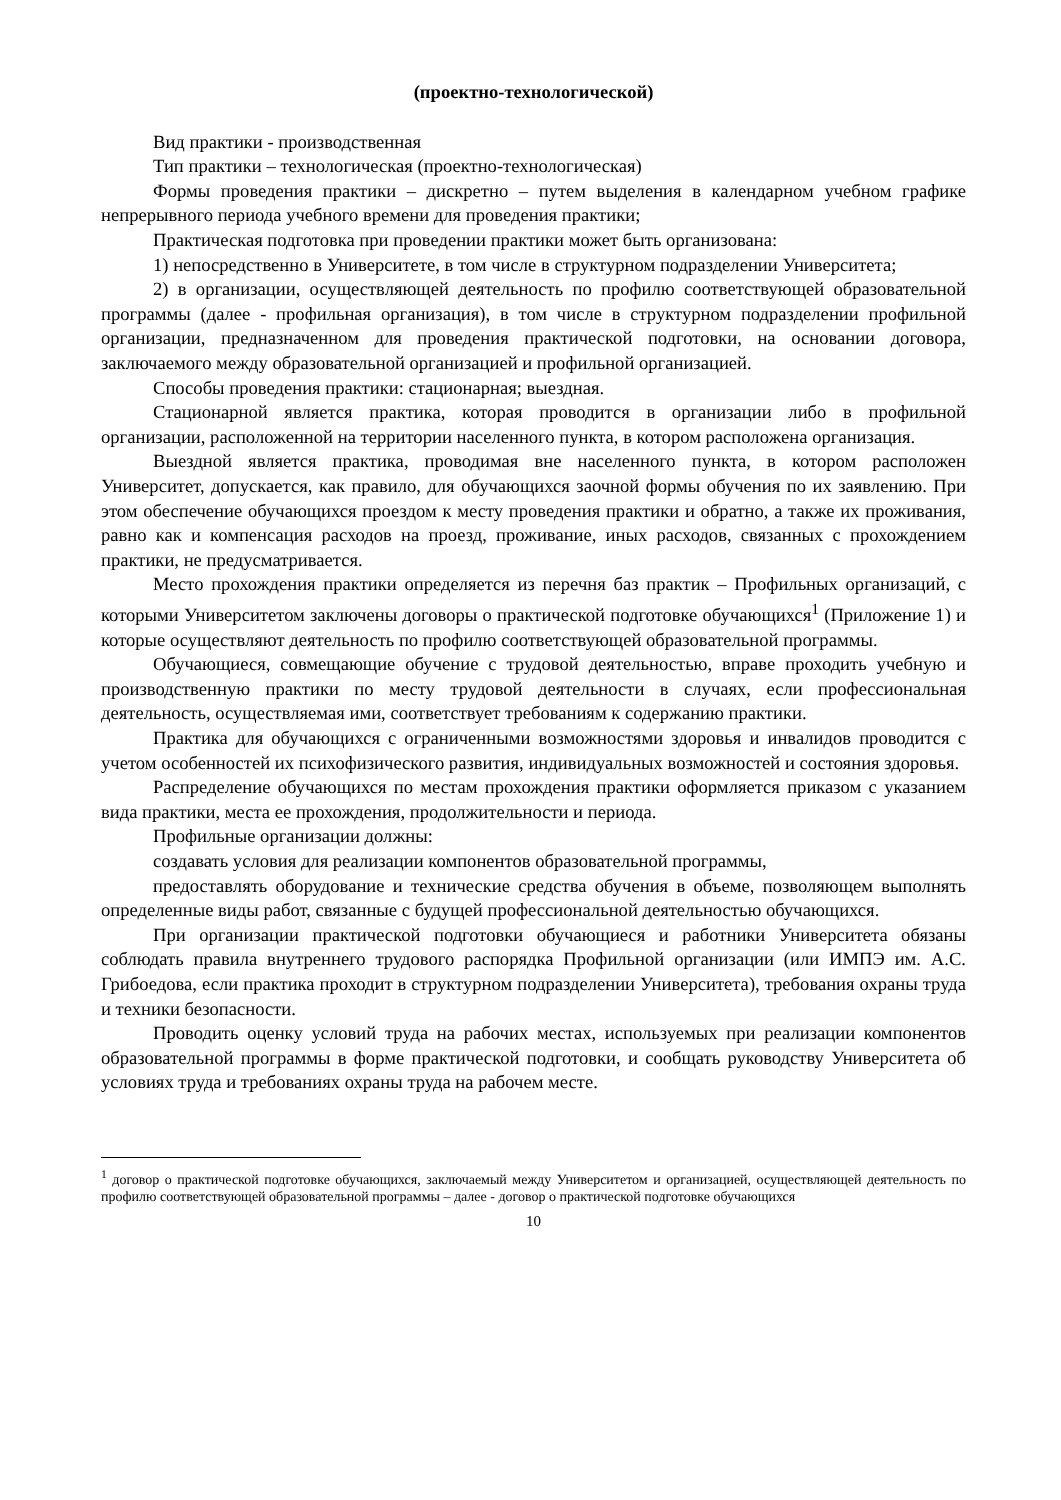(проектно-технологической)
Вид практики - производственная
Тип практики – технологическая (проектно-технологическая)
Формы проведения практики – дискретно – путем выделения в календарном учебном графике непрерывного периода учебного времени для проведения практики;
Практическая подготовка при проведении практики может быть организована:
1) непосредственно в Университете, в том числе в структурном подразделении Университета;
2) в организации, осуществляющей деятельность по профилю соответствующей образовательной программы (далее - профильная организация), в том числе в структурном подразделении профильной организации, предназначенном для проведения практической подготовки, на основании договора, заключаемого между образовательной организацией и профильной организацией.
Способы проведения практики: стационарная; выездная.
Стационарной является практика, которая проводится в организации либо в профильной организации, расположенной на территории населенного пункта, в котором расположена организация.
Выездной является практика, проводимая вне населенного пункта, в котором расположен Университет, допускается, как правило, для обучающихся заочной формы обучения по их заявлению. При этом обеспечение обучающихся проездом к месту проведения практики и обратно, а также их проживания, равно как и компенсация расходов на проезд, проживание, иных расходов, связанных с прохождением практики, не предусматривается.
Место прохождения практики определяется из перечня баз практик – Профильных организаций, с которыми Университетом заключены договоры о практической подготовке обучающихся<sup>1</sup> (Приложение 1) и которые осуществляют деятельность по профилю соответствующей образовательной программы.
Обучающиеся, совмещающие обучение с трудовой деятельностью, вправе проходить учебную и производственную практики по месту трудовой деятельности в случаях, если профессиональная деятельность, осуществляемая ими, соответствует требованиям к содержанию практики.
Практика для обучающихся с ограниченными возможностями здоровья и инвалидов проводится с учетом особенностей их психофизического развития, индивидуальных возможностей и состояния здоровья.
Распределение обучающихся по местам прохождения практики оформляется приказом с указанием вида практики, места ее прохождения, продолжительности и периода.
Профильные организации должны:
создавать условия для реализации компонентов образовательной программы,
предоставлять оборудование и технические средства обучения в объеме, позволяющем выполнять определенные виды работ, связанные с будущей профессиональной деятельностью обучающихся.
При организации практической подготовки обучающиеся и работники Университета обязаны соблюдать правила внутреннего трудового распорядка Профильной организации (или ИМПЭ им. А.С. Грибоедова, если практика проходит в структурном подразделении Университета), требования охраны труда и техники безопасности.
Проводить оценку условий труда на рабочих местах, используемых при реализации компонентов образовательной программы в форме практической подготовки, и сообщать руководству Университета об условиях труда и требованиях охраны труда на рабочем месте.
<sup>1</sup> договор о практической подготовке обучающихся, заключаемый между Университетом и организацией, осуществляющей деятельность по профилю соответствующей образовательной программы – далее - договор о практической подготовке обучающихся
10